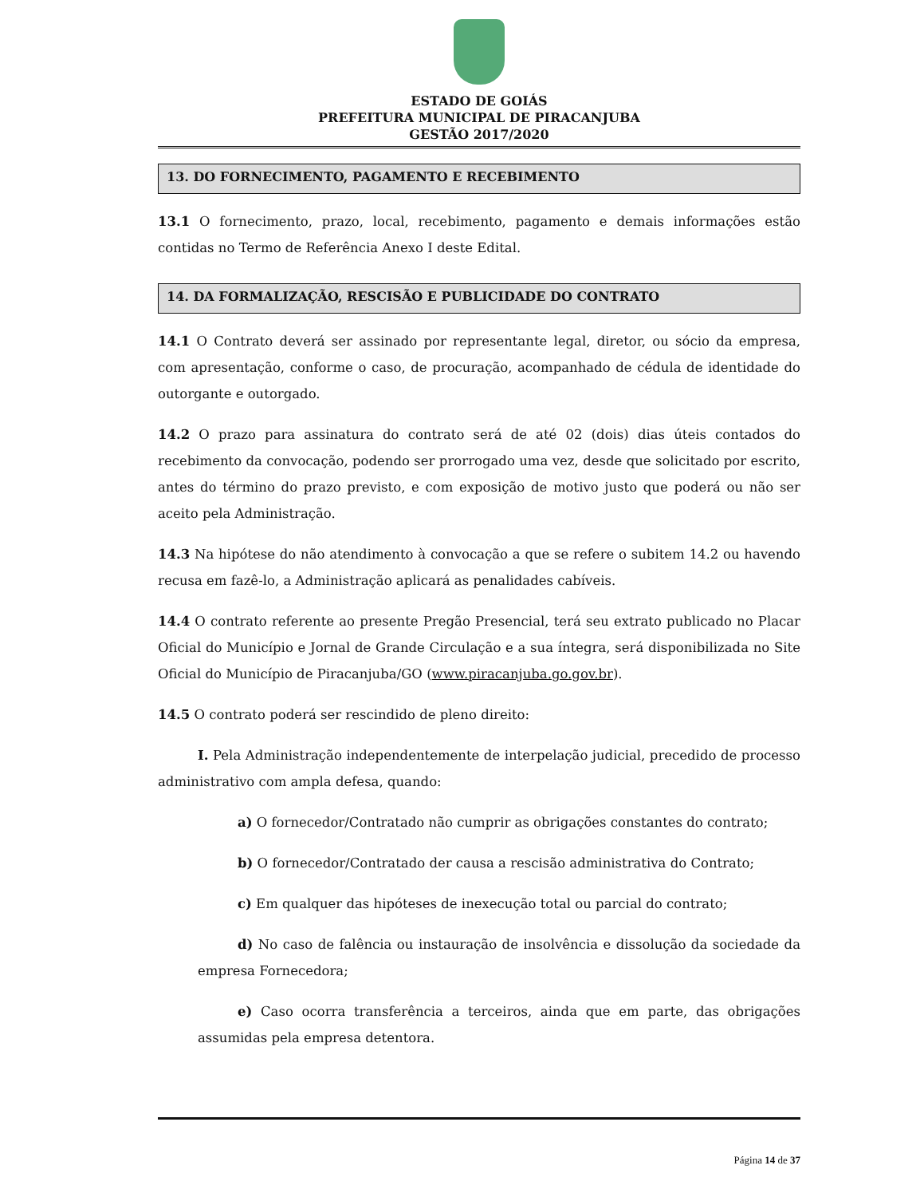ESTADO DE GOIÁS
PREFEITURA MUNICIPAL DE PIRACANJUBA
GESTÃO 2017/2020
13. DO FORNECIMENTO, PAGAMENTO E RECEBIMENTO
13.1 O fornecimento, prazo, local, recebimento, pagamento e demais informações estão contidas no Termo de Referência Anexo I deste Edital.
14. DA FORMALIZAÇÃO, RESCISÃO E PUBLICIDADE DO CONTRATO
14.1 O Contrato deverá ser assinado por representante legal, diretor, ou sócio da empresa, com apresentação, conforme o caso, de procuração, acompanhado de cédula de identidade do outorgante e outorgado.
14.2 O prazo para assinatura do contrato será de até 02 (dois) dias úteis contados do recebimento da convocação, podendo ser prorrogado uma vez, desde que solicitado por escrito, antes do término do prazo previsto, e com exposição de motivo justo que poderá ou não ser aceito pela Administração.
14.3 Na hipótese do não atendimento à convocação a que se refere o subitem 14.2 ou havendo recusa em fazê-lo, a Administração aplicará as penalidades cabíveis.
14.4 O contrato referente ao presente Pregão Presencial, terá seu extrato publicado no Placar Oficial do Município e Jornal de Grande Circulação e a sua íntegra, será disponibilizada no Site Oficial do Município de Piracanjuba/GO (www.piracanjuba.go.gov.br).
14.5 O contrato poderá ser rescindido de pleno direito:
I. Pela Administração independentemente de interpelação judicial, precedido de processo administrativo com ampla defesa, quando:
a) O fornecedor/Contratado não cumprir as obrigações constantes do contrato;
b) O fornecedor/Contratado der causa a rescisão administrativa do Contrato;
c) Em qualquer das hipóteses de inexecução total ou parcial do contrato;
d) No caso de falência ou instauração de insolvência e dissolução da sociedade da empresa Fornecedora;
e) Caso ocorra transferência a terceiros, ainda que em parte, das obrigações assumidas pela empresa detentora.
Página 14 de 37